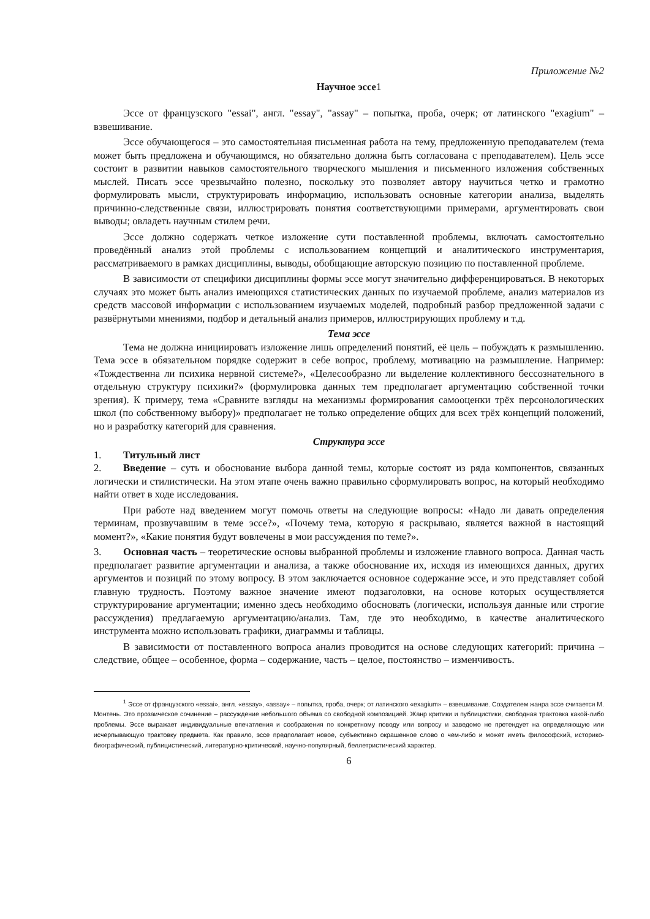Приложение №2
Научное эссе1
Эссе от французского "essai", англ. "essay", "assay" – попытка, проба, очерк; от латинского "exagium" – взвешивание.
Эссе обучающегося – это самостоятельная письменная работа на тему, предложенную преподавателем (тема может быть предложена и обучающимся, но обязательно должна быть согласована с преподавателем). Цель эссе состоит в развитии навыков самостоятельного творческого мышления и письменного изложения собственных мыслей. Писать эссе чрезвычайно полезно, поскольку это позволяет автору научиться четко и грамотно формулировать мысли, структурировать информацию, использовать основные категории анализа, выделять причинно-следственные связи, иллюстрировать понятия соответствующими примерами, аргументировать свои выводы; овладеть научным стилем речи.
Эссе должно содержать четкое изложение сути поставленной проблемы, включать самостоятельно проведённый анализ этой проблемы с использованием концепций и аналитического инструментария, рассматриваемого в рамках дисциплины, выводы, обобщающие авторскую позицию по поставленной проблеме.
В зависимости от специфики дисциплины формы эссе могут значительно дифференцироваться. В некоторых случаях это может быть анализ имеющихся статистических данных по изучаемой проблеме, анализ материалов из средств массовой информации с использованием изучаемых моделей, подробный разбор предложенной задачи с развёрнутыми мнениями, подбор и детальный анализ примеров, иллюстрирующих проблему и т.д.
Тема эссе
Тема не должна инициировать изложение лишь определений понятий, её цель – побуждать к размышлению. Тема эссе в обязательном порядке содержит в себе вопрос, проблему, мотивацию на размышление. Например: «Тождественна ли психика нервной системе?», «Целесообразно ли выделение коллективного бессознательного в отдельную структуру психики?» (формулировка данных тем предполагает аргументацию собственной точки зрения). К примеру, тема «Сравните взгляды на механизмы формирования самооценки трёх персонологических школ (по собственному выбору)» предполагает не только определение общих для всех трёх концепций положений, но и разработку категорий для сравнения.
Структура эссе
1. Титульный лист
2. Введение – суть и обоснование выбора данной темы, которые состоят из ряда компонентов, связанных логически и стилистически. На этом этапе очень важно правильно сформулировать вопрос, на который необходимо найти ответ в ходе исследования.
При работе над введением могут помочь ответы на следующие вопросы: «Надо ли давать определения терминам, прозвучавшим в теме эссе?», «Почему тема, которую я раскрываю, является важной в настоящий момент?», «Какие понятия будут вовлечены в мои рассуждения по теме?».
3. Основная часть – теоретические основы выбранной проблемы и изложение главного вопроса. Данная часть предполагает развитие аргументации и анализа, а также обоснование их, исходя из имеющихся данных, других аргументов и позиций по этому вопросу. В этом заключается основное содержание эссе, и это представляет собой главную трудность. Поэтому важное значение имеют подзаголовки, на основе которых осуществляется структурирование аргументации; именно здесь необходимо обосновать (логически, используя данные или строгие рассуждения) предлагаемую аргументацию/анализ. Там, где это необходимо, в качестве аналитического инструмента можно использовать графики, диаграммы и таблицы.
В зависимости от поставленного вопроса анализ проводится на основе следующих категорий: причина – следствие, общее – особенное, форма – содержание, часть – целое, постоянство – изменчивость.
<sup>1</sup> Эссе от французского «essai», англ. «essay», «assay» – попытка, проба, очерк; от латинского «exagium» – взвешивание. Создателем жанра эссе считается М. Монтень. Это прозаическое сочинение – рассуждение небольшого объема со свободной композицией. Жанр критики и публицистики, свободная трактовка какой-либо проблемы. Эссе выражает индивидуальные впечатления и соображения по конкретному поводу или вопросу и заведомо не претендует на определяющую или исчерпывающую трактовку предмета. Как правило, эссе предполагает новое, субъективно окрашенное слово о чем-либо и может иметь философский, историко-биографический, публицистический, литературно-критический, научно-популярный, беллетристический характер.
6